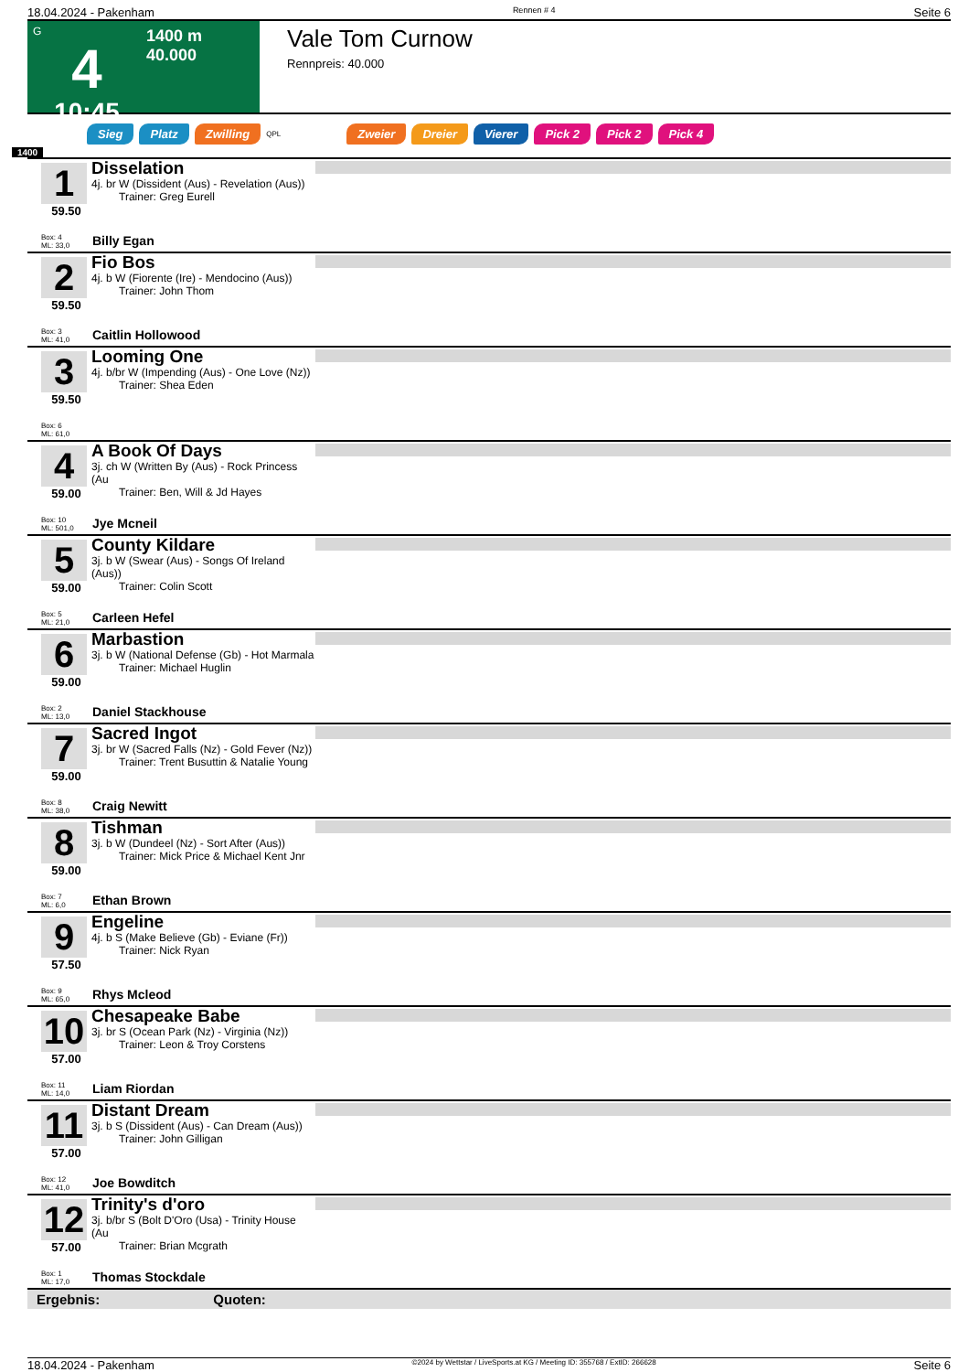18.04.2024 - Pakenham Rennen # 4 Seite 6
G
4
10:45
1400 m
40.000
Vale Tom Curnow
Rennpreis: 40.000
Sieg Platz Zwilling QPL Zweier Dreier Vierer Pick 2 Pick 2 Pick 4
1400
1
59.50
Disselation
4j. br W (Dissident (Aus) - Revelation (Aus))
Trainer: Greg Eurell
Box: 4
ML: 33,0
Billy Egan
2
59.50
Fio Bos
4j. b W (Fiorente (Ire) - Mendocino (Aus))
Trainer: John Thom
Box: 3
ML: 41,0
Caitlin Hollowood
3
59.50
Looming One
4j. b/br W (Impending (Aus) - One Love (Nz))
Trainer: Shea Eden
Box: 6
ML: 61,0
4
59.00
A Book Of Days
3j. ch W (Written By (Aus) - Rock Princess (Au
Trainer: Ben, Will & Jd Hayes
Box: 10
ML: 501,0
Jye Mcneil
5
59.00
County Kildare
3j. b W (Swear (Aus) - Songs Of Ireland (Aus))
Trainer: Colin Scott
Box: 5
ML: 21,0
Carleen Hefel
6
59.00
Marbastion
3j. b W (National Defense (Gb) - Hot Marmala
Trainer: Michael Huglin
Box: 2
ML: 13,0
Daniel Stackhouse
7
59.00
Sacred Ingot
3j. br W (Sacred Falls (Nz) - Gold Fever (Nz))
Trainer: Trent Busuttin & Natalie Young
Box: 8
ML: 38,0
Craig Newitt
8
59.00
Tishman
3j. b W (Dundeel (Nz) - Sort After (Aus))
Trainer: Mick Price & Michael Kent Jnr
Box: 7
ML: 6,0
Ethan Brown
9
57.50
Engeline
4j. b S (Make Believe (Gb) - Eviane (Fr))
Trainer: Nick Ryan
Box: 9
ML: 65,0
Rhys Mcleod
10
57.00
Chesapeake Babe
3j. br S (Ocean Park (Nz) - Virginia (Nz))
Trainer: Leon & Troy Corstens
Box: 11
ML: 14,0
Liam Riordan
11
57.00
Distant Dream
3j. b S (Dissident (Aus) - Can Dream (Aus))
Trainer: John Gilligan
Box: 12
ML: 41,0
Joe Bowditch
12
57.00
Trinity's d'oro
3j. b/br S (Bolt D'Oro (Usa) - Trinity House (Au
Trainer: Brian Mcgrath
Box: 1
ML: 17,0
Thomas Stockdale
Ergebnis: Quoten:
18.04.2024 - Pakenham ©2024 by Wettstar / LiveSports.at KG / Meeting ID: 355768 / ExtID: 266628 Seite 6